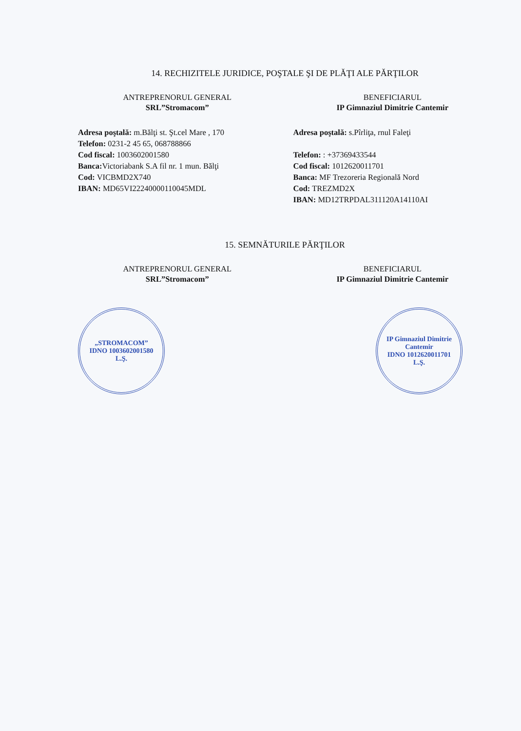14. RECHIZITELE JURIDICE, POŞTALE ŞI DE PLĂŢI ALE PĂRŢILOR
ANTREPRENORUL GENERAL
SRL”Stromacom”
Adresa poştală: m.Bălţi st. Şt.cel Mare , 170
Telefon: 0231-2 45 65, 068788866
Cod fiscal: 1003602001580
Banca: Victoriabank S.A fil nr. 1 mun. Bălţi
Cod: VICBMD2X740
IBAN: MD65VI22240000110045MDL
BENEFICIARUL
IP Gimnaziul Dimitrie Cantemir
Adresa poştală: s.Pîrliţa, rnul Faleţi
Telefon: : +37369433544
Cod fiscal: 1012620011701
Banca: MF Trezoreria Regională Nord
Cod: TREZMD2X
IBAN: MD12TRPDAL311120A14110AI
15. SEMNĂTURILE PĂRŢILOR
ANTREPRENORUL GENERAL
SRL”Stromacom”
BENEFICIARUL
IP Gimnaziul Dimitrie Cantemir
„STROMACOM”
IDNO 1003602001580
L.Ş.
IP Gimnaziul Dimitrie Cantemir
IDNO 1012620011701
L.Ş.